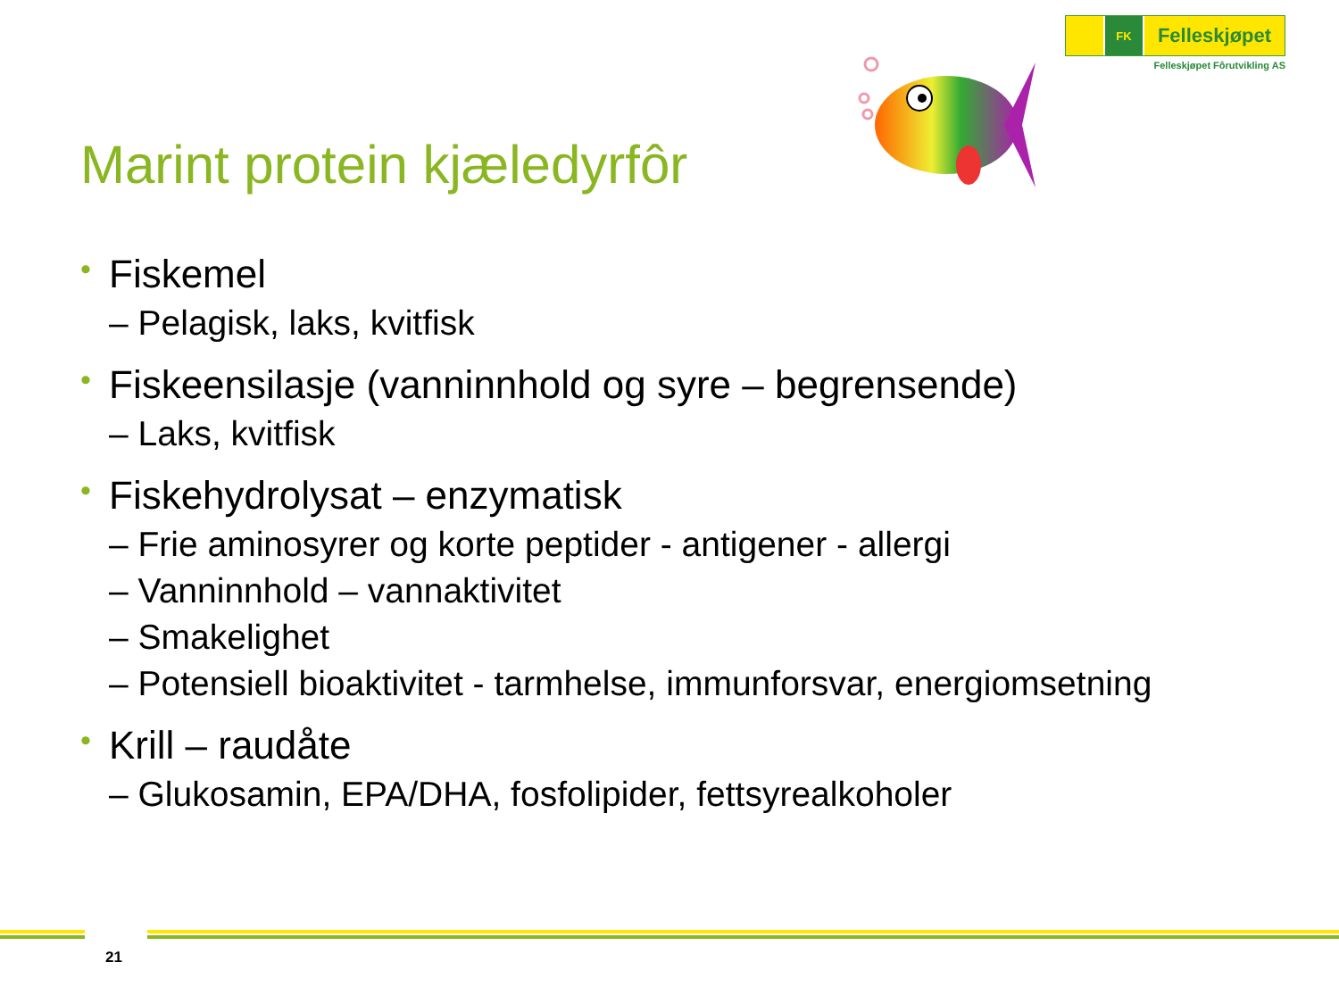FK
Felleskjøpet
Felleskjøpet Fôrutvikling AS
Marint protein kjæledyrfôr
• Fiskemel
– Pelagisk, laks, kvitfisk
• Fiskeensilasje (vanninnhold og syre – begrensende)
– Laks, kvitfisk
• Fiskehydrolysat – enzymatisk
– Frie aminosyrer og korte peptider - antigener - allergi
– Vanninnhold – vannaktivitet
– Smakelighet
– Potensiell bioaktivitet - tarmhelse, immunforsvar, energiomsetning
• Krill – raudåte
– Glukosamin, EPA/DHA, fosfolipider, fettsyrealkoholer
21